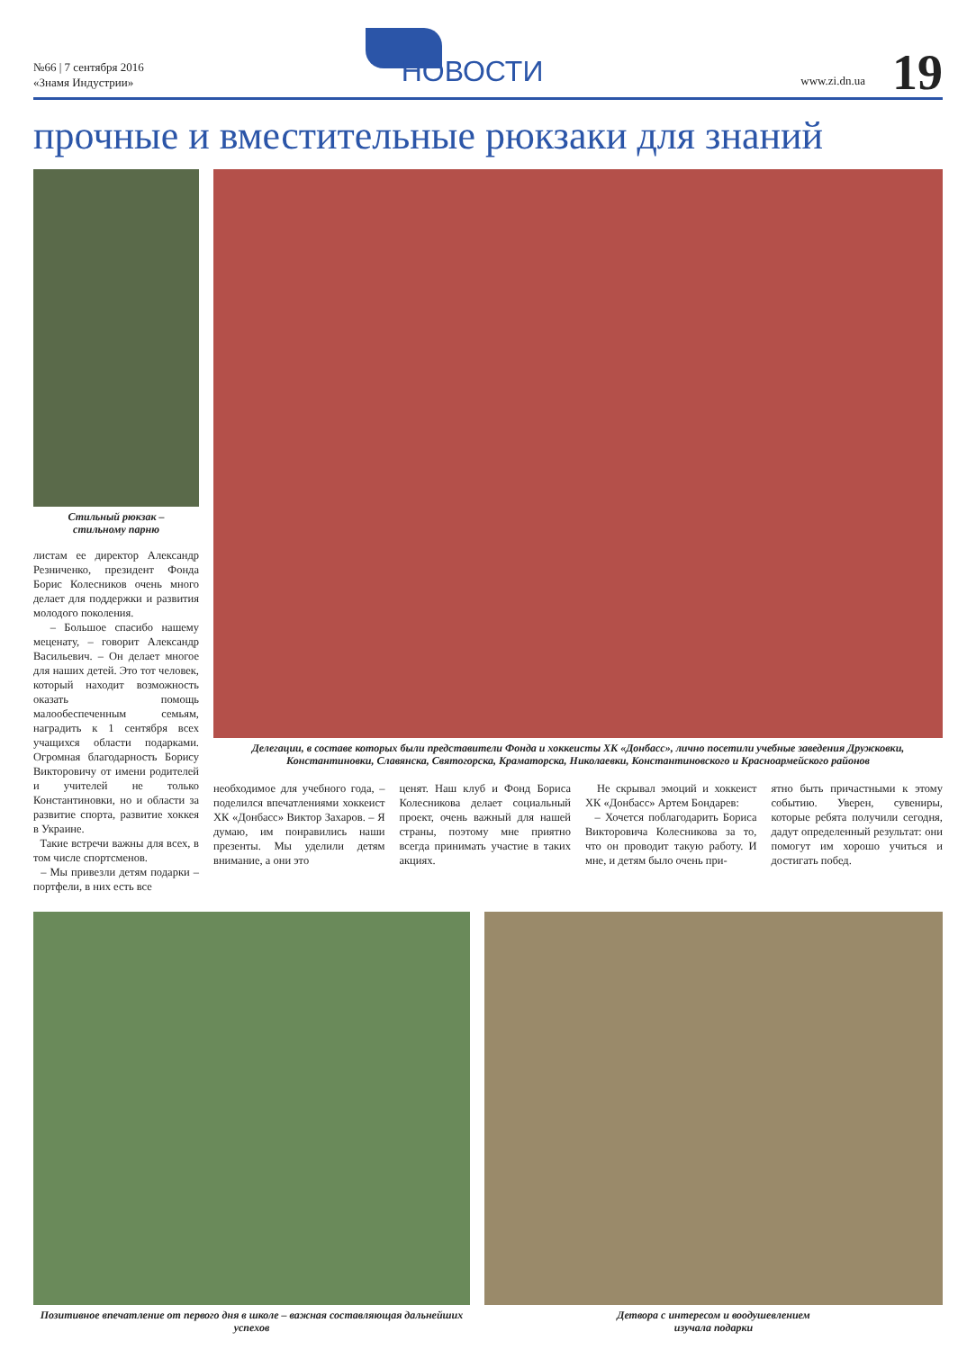№66 | 7 сентября 2016
«Знамя Индустрии»
НОВОСТИ
www.zi.dn.ua 19
прочные и вместительные рюкзаки для знаний
Стильный рюкзак –
стильному парню
листам ее директор Александр Резниченко, президент Фонда Борис Колесников очень много делает для поддержки и развития молодого поколения.
– Большое спасибо нашему меценату, – говорит Александр Васильевич. – Он делает многое для наших детей. Это тот человек, который находит возможность оказать помощь малообеспеченным семьям, наградить к 1 сентября всех учащихся области подарками. Огромная благодарность Борису Викторовичу от имени родителей и учителей не только Константиновки, но и области за развитие спорта, развитие хоккея в Украине.
Такие встречи важны для всех, в том числе спортсменов.
– Мы привезли детям подарки – портфели, в них есть все
Делегации, в составе которых были представители Фонда и хоккеисты ХК «Донбасс», лично посетили учебные заведения Дружковки, Константиновки, Славянска, Святогорска, Краматорска, Николаевки, Константиновского и Красноармейского районов
необходимое для учебного года, – поделился впечатлениями хоккеист ХК «Донбасс» Виктор Захаров. – Я думаю, им понравились наши презенты. Мы уделили детям внимание, а они это
ценят. Наш клуб и Фонд Бориса Колесникова делает социальный проект, очень важный для нашей страны, поэтому мне приятно всегда принимать участие в таких акциях.
Не скрывал эмоций и хоккеист ХК «Донбасс» Артем Бондарев:
– Хочется поблагодарить Бориса Викторовича Колесникова за то, что он проводит такую работу. И мне, и детям было очень при-
ятно быть причастными к этому событию. Уверен, сувениры, которые ребята получили сегодня, дадут определенный результат: они помогут им хорошо учиться и достигать побед.
Позитивное впечатление от первого дня в школе – важная составляющая дальнейших успехов
Детвора с интересом и воодушевлением
изучала подарки